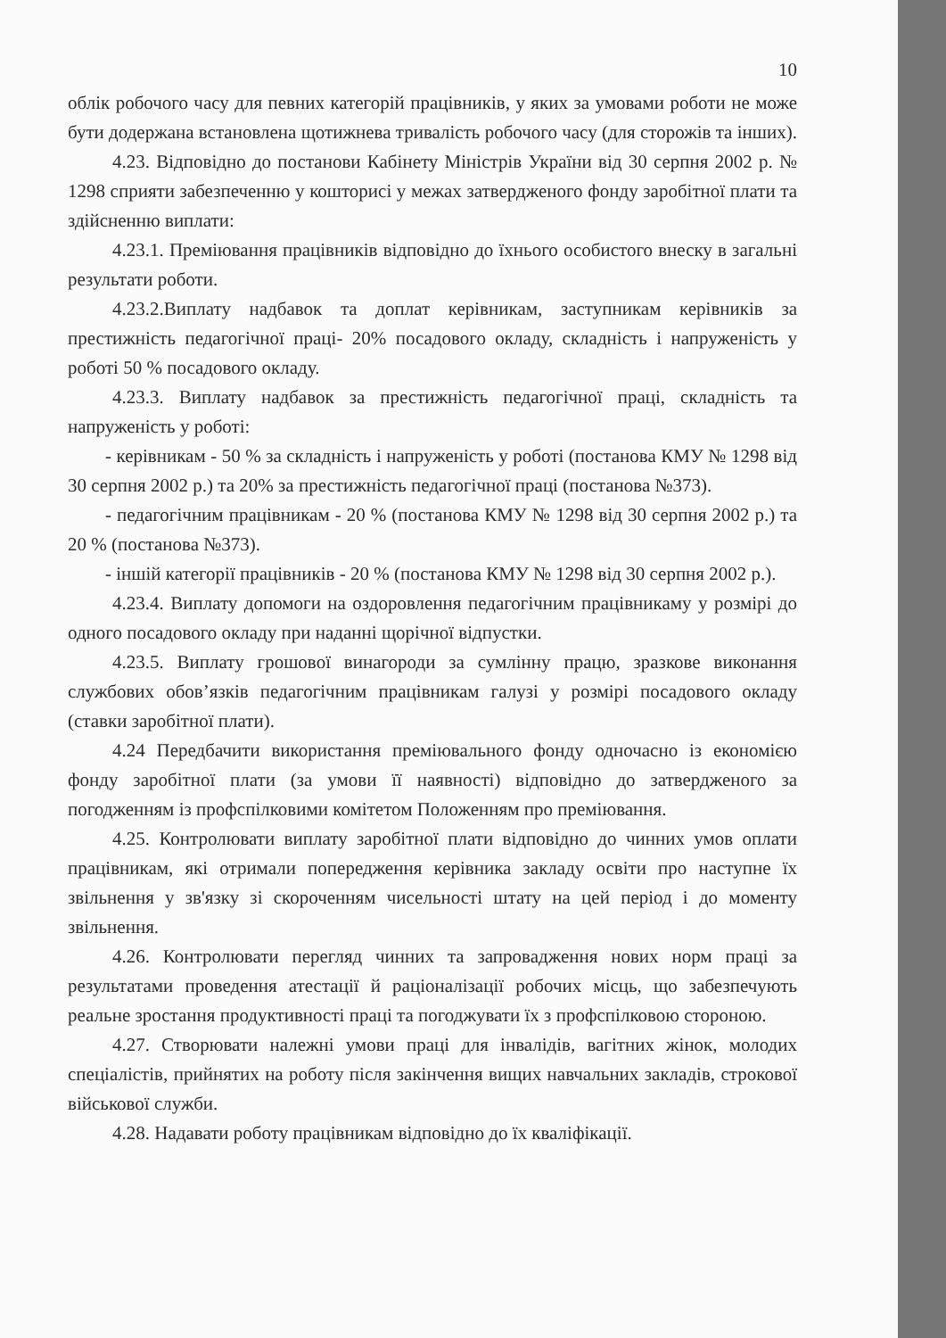10
облік робочого часу для певних категорій працівників, у яких за умовами роботи не може бути додержана встановлена щотижнева тривалість робочого часу (для сторожів та інших).
4.23. Відповідно до постанови Кабінету Міністрів України від 30 серпня 2002 р. № 1298 сприяти забезпеченню у кошторисі у межах затвердженого фонду заробітної плати та здійсненню виплати:
4.23.1. Преміювання працівників відповідно до їхнього особистого внеску в загальні результати роботи.
4.23.2.Виплату надбавок та доплат керівникам, заступникам керівників за престижність педагогічної праці- 20% посадового окладу, складність і напруженість у роботі 50 % посадового окладу.
4.23.3. Виплату надбавок за престижність педагогічної праці, складність та напруженість у роботі:
- керівникам - 50 % за складність і напруженість у роботі (постанова КМУ № 1298 від 30 серпня 2002 р.) та 20% за престижність педагогічної праці (постанова №373).
- педагогічним працівникам - 20 % (постанова КМУ № 1298 від 30 серпня 2002 р.) та 20 % (постанова №373).
- іншій категорії працівників - 20 % (постанова КМУ № 1298 від 30 серпня 2002 р.).
4.23.4. Виплату допомоги на оздоровлення педагогічним працівникаму у розмірі до одного посадового окладу при наданні щорічної відпустки.
4.23.5. Виплату грошової винагороди за сумлінну працю, зразкове виконання службових обов’язків педагогічним працівникам галузі у розмірі посадового окладу (ставки заробітної плати).
4.24 Передбачити використання преміювального фонду одночасно із економією фонду заробітної плати (за умови її наявності) відповідно до затвердженого за погодженням із профспілковими комітетом Положенням про преміювання.
4.25. Контролювати виплату заробітної плати відповідно до чинних умов оплати працівникам, які отримали попередження керівника закладу освіти про наступне їх звільнення у зв'язку зі скороченням чисельності штату на цей період і до моменту звільнення.
4.26. Контролювати перегляд чинних та запровадження нових норм праці за результатами проведення атестації й раціоналізації робочих місць, що забезпечують реальне зростання продуктивності праці та погоджувати їх з профспілковою стороною.
4.27. Створювати належні умови праці для інвалідів, вагітних жінок, молодих спеціалістів, прийнятих на роботу після закінчення вищих навчальних закладів, строкової військової служби.
4.28. Надавати роботу працівникам відповідно до їх кваліфікації.